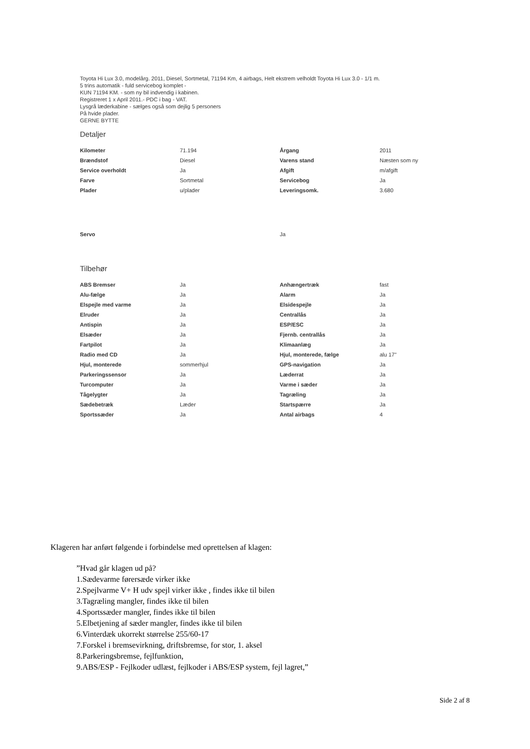Toyota Hi Lux 3.0, modelårg. 2011, Diesel, Sortmetal, 71194 Km, 4 airbags, Helt ekstrem velholdt Toyota Hi Lux 3.0 - 1/1 m.
5 trins automatik - fuld servicebog komplet -
KUN 71194 KM. - som ny bil indvendig i kabinen.
Registreret 1 x April 2011.- PDC i bag - VAT.
Lysgrå læderkabine - sælges også som dejlig 5 personers
På hvide plader.
GERNE BYTTE
Detaljer
| Kilometer | 71.194 | Årgang | 2011 |
| Brændstof | Diesel | Varens stand | Næsten som ny |
| Service overholdt | Ja | Afgift | m/afgift |
| Farve | Sortmetal | Servicebog | Ja |
| Plader | u/plader | Leveringsomk. | 3.680 |
| Servo | | Ja | |
Tilbehør
| ABS Bremser | Ja | Anhængertræk | fast |
| Alu-fælge | Ja | Alarm | Ja |
| Elspejle med varme | Ja | Elsidespejle | Ja |
| Elruder | Ja | Centrallås | Ja |
| Antispin | Ja | ESP/ESC | Ja |
| Elsæder | Ja | Fjernb. centrallås | Ja |
| Fartpilot | Ja | Klimaanlæg | Ja |
| Radio med CD | Ja | Hjul, monterede, fælge | alu 17" |
| Hjul, monterede | sommerhjul | GPS-navigation | Ja |
| Parkeringssensor | Ja | Læderrat | Ja |
| Turcomputer | Ja | Varme i sæder | Ja |
| Tågelygter | Ja | Tagræling | Ja |
| Sædebetræk | Læder | Startspærre | Ja |
| Sportssæder | Ja | Antal airbags | 4 |
Klageren har anført følgende i forbindelse med oprettelsen af klagen:
”Hvad går klagen ud på?
1.Sædevarme førersæde virker ikke
2.Spejlvarme V+ H udv spejl virker ikke , findes ikke til bilen
3.Tagræling mangler, findes ikke til bilen
4.Sportssæder mangler, findes ikke til bilen
5.Elbetjening af sæder mangler, findes ikke til bilen
6.Vinterdæk ukorrekt størrelse 255/60-17
7.Forskel i bremsevirkning, driftsbremse, for stor, 1. aksel
8.Parkeringsbremse, fejlfunktion,
9.ABS/ESP - Fejlkoder udlæst, fejlkoder i ABS/ESP system, fejl lagret,”
Side 2 af 8